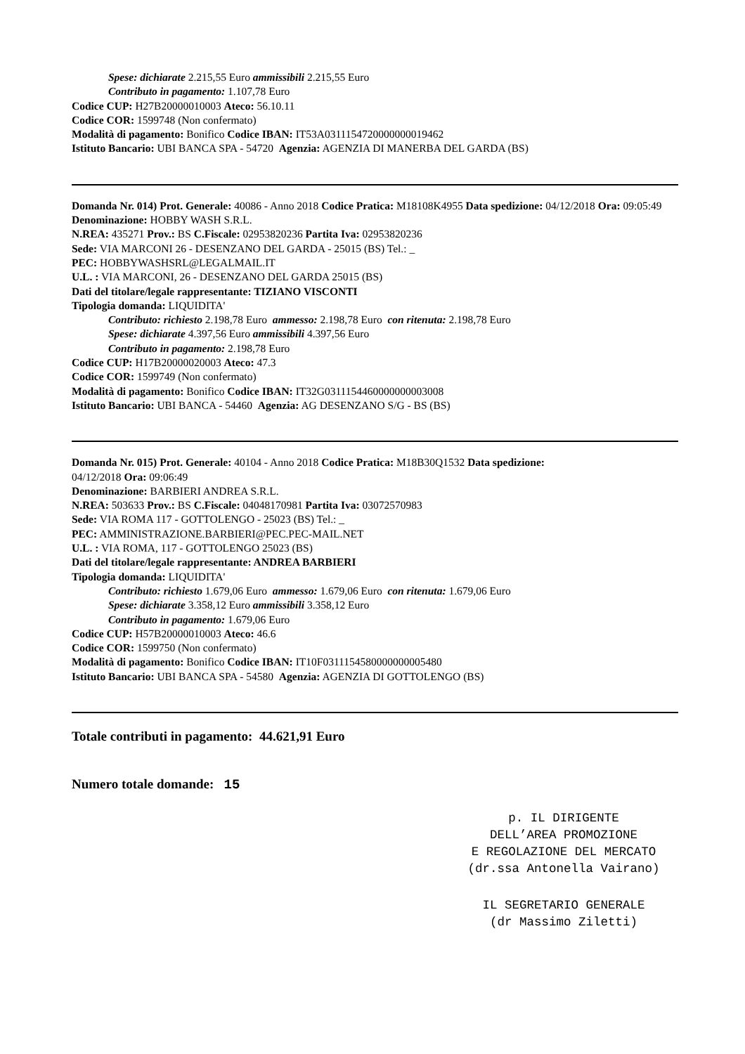Spese: dichiarate 2.215,55 Euro ammissibili 2.215,55 Euro
Contributo in pagamento: 1.107,78 Euro
Codice CUP: H27B20000010003 Ateco: 56.10.11
Codice COR: 1599748 (Non confermato)
Modalità di pagamento: Bonifico Codice IBAN: IT53A0311154720000000019462
Istituto Bancario: UBI BANCA SPA - 54720 Agenzia: AGENZIA DI MANERBA DEL GARDA (BS)
Domanda Nr. 014) Prot. Generale: 40086 - Anno 2018 Codice Pratica: M18108K4955 Data spedizione: 04/12/2018 Ora: 09:05:49
Denominazione: HOBBY WASH S.R.L.
N.REA: 435271 Prov.: BS C.Fiscale: 02953820236 Partita Iva: 02953820236
Sede: VIA MARCONI 26 - DESENZANO DEL GARDA - 25015 (BS) Tel.: _
PEC: HOBBYWASHSRL@LEGALMAIL.IT
U.L. : VIA MARCONI, 26 - DESENZANO DEL GARDA 25015 (BS)
Dati del titolare/legale rappresentante: TIZIANO VISCONTI
Tipologia domanda: LIQUIDITA'
Contributo: richiesto 2.198,78 Euro ammesso: 2.198,78 Euro con ritenuta: 2.198,78 Euro
Spese: dichiarate 4.397,56 Euro ammissibili 4.397,56 Euro
Contributo in pagamento: 2.198,78 Euro
Codice CUP: H17B20000020003 Ateco: 47.3
Codice COR: 1599749 (Non confermato)
Modalità di pagamento: Bonifico Codice IBAN: IT32G0311154460000000003008
Istituto Bancario: UBI BANCA - 54460 Agenzia: AG DESENZANO S/G - BS (BS)
Domanda Nr. 015) Prot. Generale: 40104 - Anno 2018 Codice Pratica: M18B30Q1532 Data spedizione:
04/12/2018 Ora: 09:06:49
Denominazione: BARBIERI ANDREA S.R.L.
N.REA: 503633 Prov.: BS C.Fiscale: 04048170981 Partita Iva: 03072570983
Sede: VIA ROMA 117 - GOTTOLENGO - 25023 (BS) Tel.: _
PEC: AMMINISTRAZIONE.BARBIERI@PEC.PEC-MAIL.NET
U.L. : VIA ROMA, 117 - GOTTOLENGO 25023 (BS)
Dati del titolare/legale rappresentante: ANDREA BARBIERI
Tipologia domanda: LIQUIDITA'
Contributo: richiesto 1.679,06 Euro ammesso: 1.679,06 Euro con ritenuta: 1.679,06 Euro
Spese: dichiarate 3.358,12 Euro ammissibili 3.358,12 Euro
Contributo in pagamento: 1.679,06 Euro
Codice CUP: H57B20000010003 Ateco: 46.6
Codice COR: 1599750 (Non confermato)
Modalità di pagamento: Bonifico Codice IBAN: IT10F0311154580000000005480
Istituto Bancario: UBI BANCA SPA - 54580 Agenzia: AGENZIA DI GOTTOLENGO (BS)
Totale contributi in pagamento: 44.621,91 Euro
Numero totale domande: 15
p. IL DIRIGENTE
DELL’AREA PROMOZIONE
E REGOLAZIONE DEL MERCATO
(dr.ssa Antonella Vairano)
IL SEGRETARIO GENERALE
(dr Massimo Ziletti)